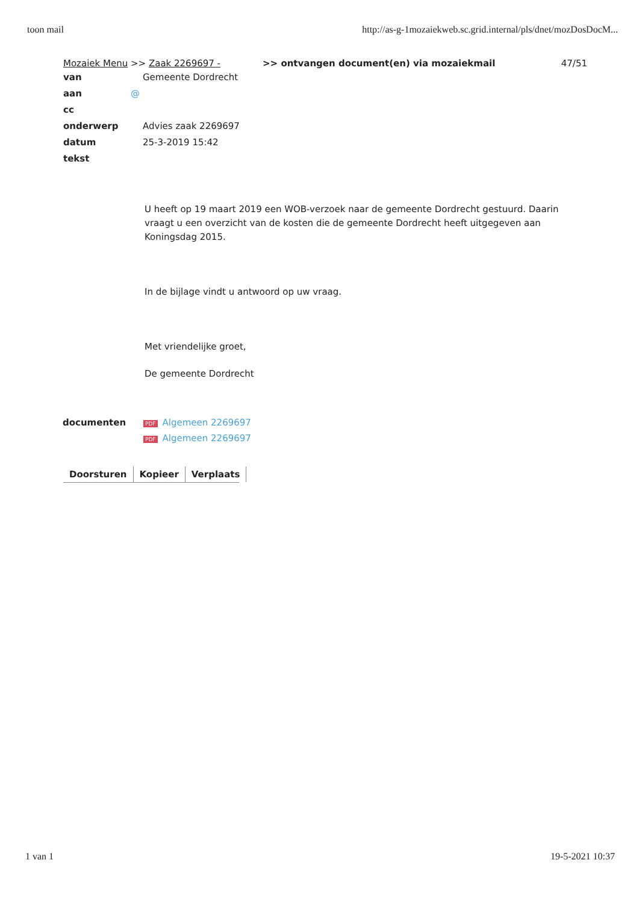toon mail http://as-g-1mozaiekweb.sc.grid.internal/pls/dnet/mozDosDocM...
Mozaiek Menu >> Zaak 2269697 - >> ontvangen document(en) via mozaiekmail 47/51
van Gemeente Dordrecht
aan @
cc
onderwerp Advies zaak 2269697
datum 25-3-2019 15:42
tekst
U heeft op 19 maart 2019 een WOB-verzoek naar de gemeente Dordrecht gestuurd. Daarin vraagt u een overzicht van de kosten die de gemeente Dordrecht heeft uitgegeven aan Koningsdag 2015.
In de bijlage vindt u antwoord op uw vraag.
Met vriendelijke groet,
De gemeente Dordrecht
documenten
PDF Algemeen 2269697
PDF Algemeen 2269697
Doorsturen Kopieer Verplaats
1 van 1 19-5-2021 10:37